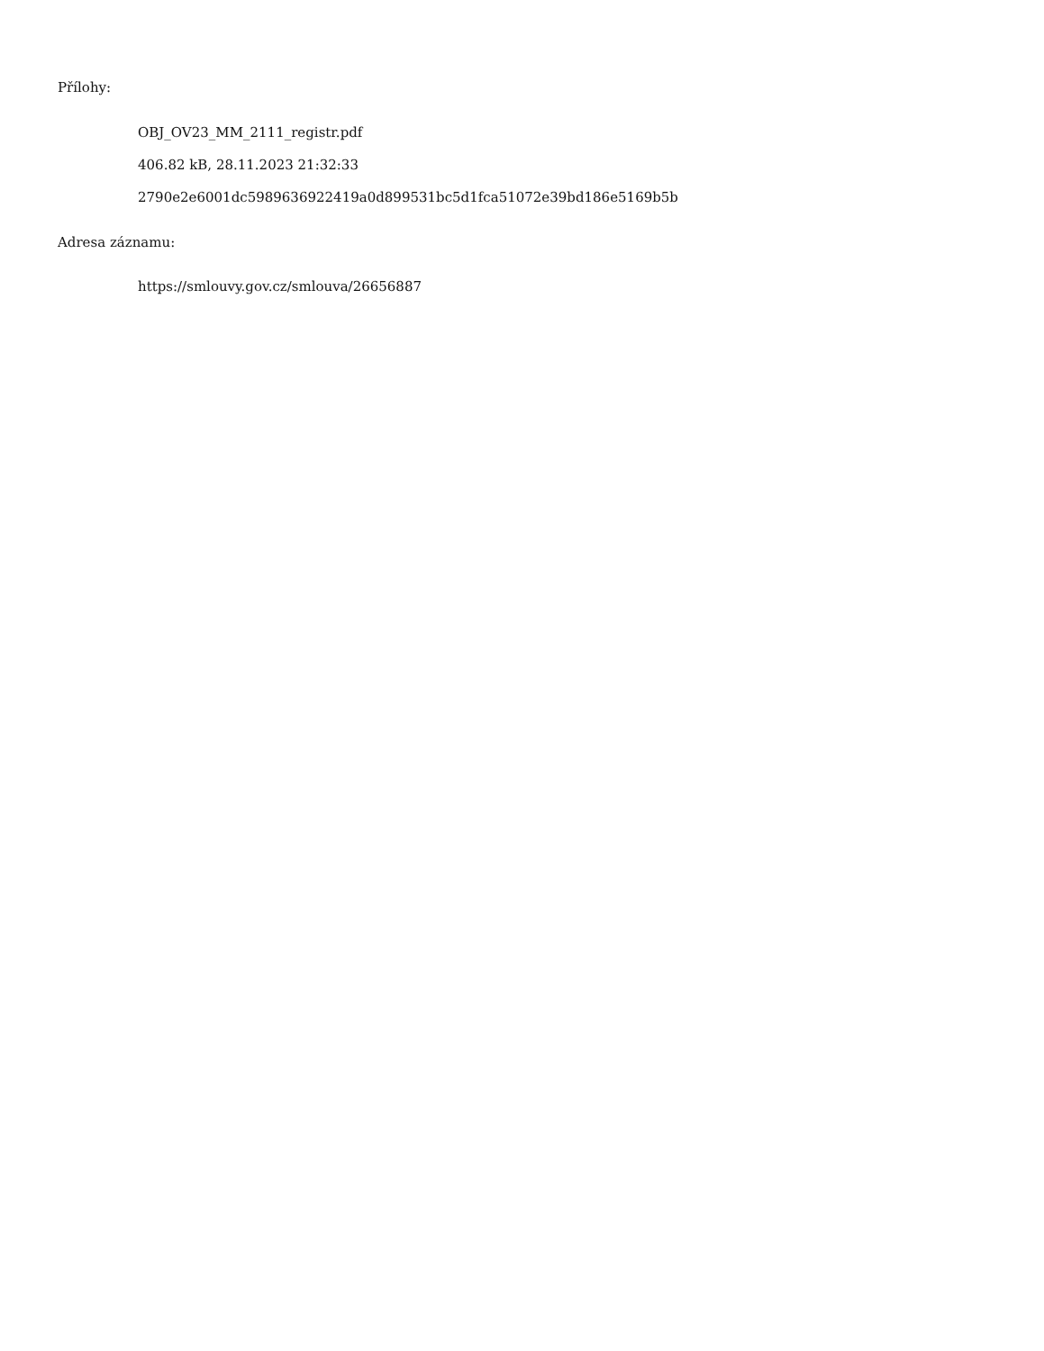Přílohy:
OBJ_OV23_MM_2111_registr.pdf
406.82 kB, 28.11.2023 21:32:33
2790e2e6001dc5989636922419a0d899531bc5d1fca51072e39bd186e5169b5b
Adresa záznamu:
https://smlouvy.gov.cz/smlouva/26656887